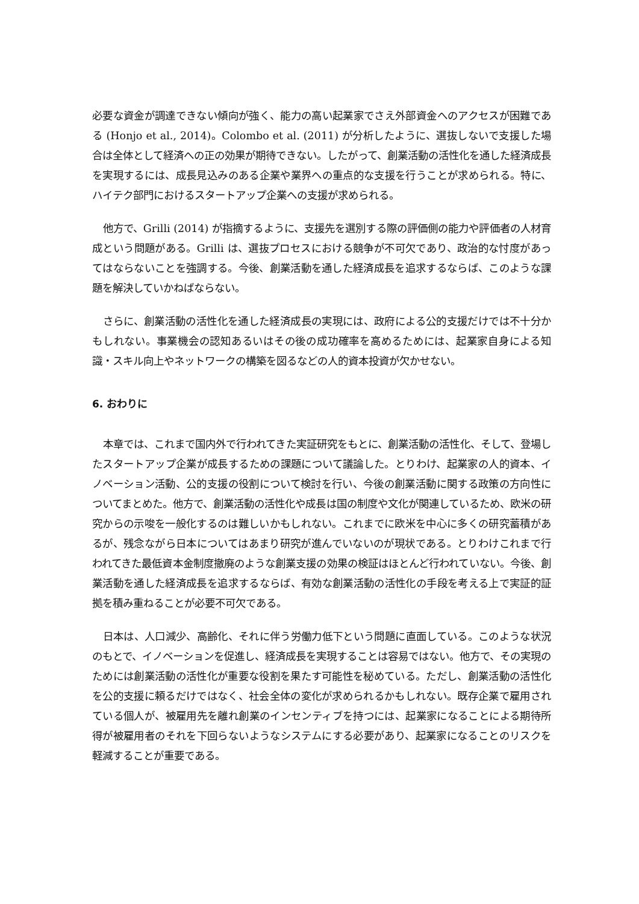必要な資金が調達できない傾向が強く、能力の高い起業家でさえ外部資金へのアクセスが困難である (Honjo et al., 2014)。Colombo et al. (2011) が分析したように、選抜しないで支援した場合は全体として経済への正の効果が期待できない。したがって、創業活動の活性化を通した経済成長を実現するには、成長見込みのある企業や業界への重点的な支援を行うことが求められる。特に、ハイテク部門におけるスタートアップ企業への支援が求められる。
他方で、Grilli (2014) が指摘するように、支援先を選別する際の評価側の能力や評価者の人材育成という問題がある。Grilli は、選抜プロセスにおける競争が不可欠であり、政治的な忖度があってはならないことを強調する。今後、創業活動を通した経済成長を追求するならば、このような課題を解決していかねばならない。
さらに、創業活動の活性化を通した経済成長の実現には、政府による公的支援だけでは不十分かもしれない。事業機会の認知あるいはその後の成功確率を高めるためには、起業家自身による知識・スキル向上やネットワークの構築を図るなどの人的資本投資が欠かせない。
6. おわりに
本章では、これまで国内外で行われてきた実証研究をもとに、創業活動の活性化、そして、登場したスタートアップ企業が成長するための課題について議論した。とりわけ、起業家の人的資本、イノベーション活動、公的支援の役割について検討を行い、今後の創業活動に関する政策の方向性についてまとめた。他方で、創業活動の活性化や成長は国の制度や文化が関連しているため、欧米の研究からの示唆を一般化するのは難しいかもしれない。これまでに欧米を中心に多くの研究蓄積があるが、残念ながら日本についてはあまり研究が進んでいないのが現状である。とりわけこれまで行われてきた最低資本金制度撤廃のような創業支援の効果の検証はほとんど行われていない。今後、創業活動を通した経済成長を追求するならば、有効な創業活動の活性化の手段を考える上で実証的証拠を積み重ねることが必要不可欠である。
日本は、人口減少、高齢化、それに伴う労働力低下という問題に直面している。このような状況のもとで、イノベーションを促進し、経済成長を実現することは容易ではない。他方で、その実現のためには創業活動の活性化が重要な役割を果たす可能性を秘めている。ただし、創業活動の活性化を公的支援に頼るだけではなく、社会全体の変化が求められるかもしれない。既存企業で雇用されている個人が、被雇用先を離れ創業のインセンティブを持つには、起業家になることによる期待所得が被雇用者のそれを下回らないようなシステムにする必要があり、起業家になることのリスクを軽減することが重要である。